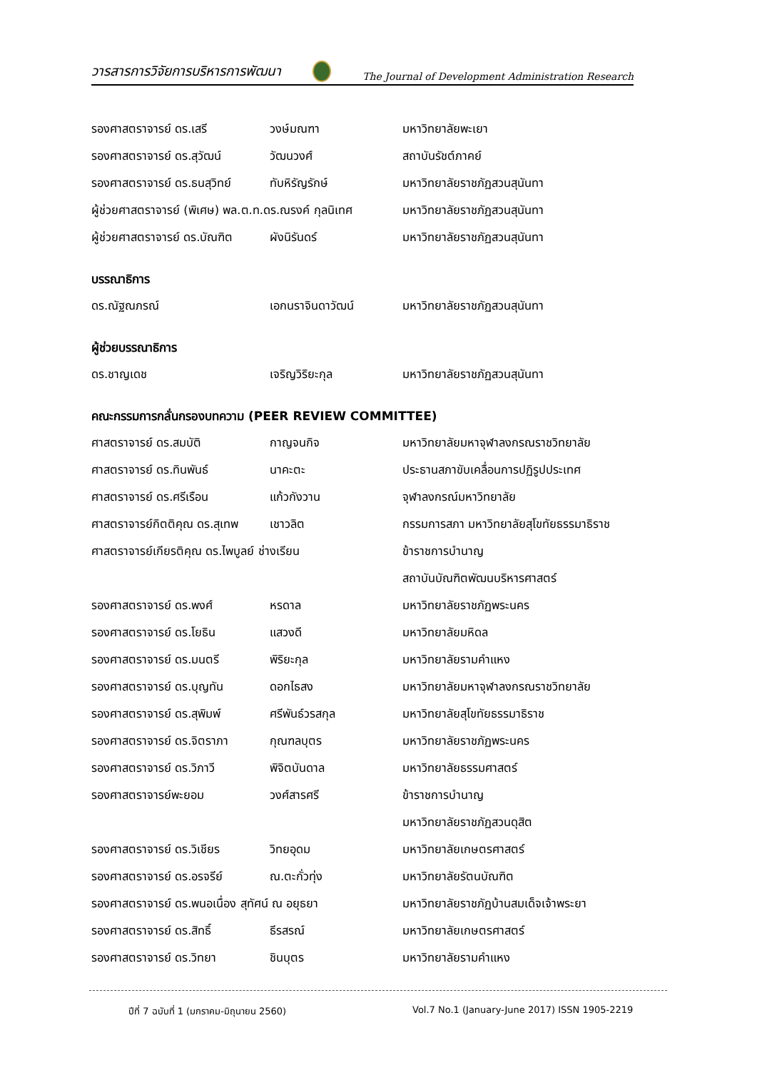วารสารการวิจัยการบริหารการพัฒนา The Journal of Development Administration Research
รองศาสตราจารย์ ดร.เสรี วงษ์มณฑา มหาวิทยาลัยพะเยา
รองศาสตราจารย์ ดร.สุวัฒน์ วัฒนวงศ์ สถาบันรัชต์ภาคย์
รองศาสตราจารย์ ดร.ธนสุวิทย์ ทับหิรัญรักษ์ มหาวิทยาลัยราชภัฏสวนสุนันทา
ผู้ช่วยศาสตราจารย์ (พิเศษ) พล.ต.ท.ดร.ณรงค์ กุลนิเทศ มหาวิทยาลัยราชภัฏสวนสุนันทา
ผู้ช่วยศาสตราจารย์ ดร.บัณฑิต ผังนิรันดร์ มหาวิทยาลัยราชภัฏสวนสุนันทา
บรรณาธิการ
ดร.ณัฐณภรณ์ เอกนราจินดาวัฒน์ มหาวิทยาลัยราชภัฏสวนสุนันทา
ผู้ช่วยบรรณาธิการ
ดร.ชาญเดช เจริญวิริยะกุล มหาวิทยาลัยราชภัฏสวนสุนันทา
คณะกรรมการกลั่นกรองบทความ (PEER REVIEW COMMITTEE)
ศาสตราจารย์ ดร.สมบัติ กาญจนกิจ มหาวิทยาลัยมหาจุฬาลงกรณราชวิทยาลัย
ศาสตราจารย์ ดร.ทินพันธ์ นาคะตะ ประธานสภาขับเคลื่อนการปฏิรูปประเทศ
ศาสตราจารย์ ดร.ศรีเรือน แก้วกังวาน จุฬาลงกรณ์มหาวิทยาลัย
ศาสตราจารย์กิตติคุณ ดร.สุเทพ เชาวลิต กรรมการสภา มหาวิทยาลัยสุโขทัยธรรมาธิราช
ศาสตราจารย์เกียรติคุณ ดร.ไพบูลย์ ช่างเรียน ข้าราชการบำนาญ
สถาบันบัณฑิตพัฒนบริหารศาสตร์
รองศาสตราจารย์ ดร.พงศ์ หรดาล มหาวิทยาลัยราชภัฏพระนคร
รองศาสตราจารย์ ดร.โยธิน แสวงดี มหาวิทยาลัยมหิดล
รองศาสตราจารย์ ดร.มนตรี พิริยะกุล มหาวิทยาลัยรามคำแหง
รองศาสตราจารย์ ดร.บุญทัน ดอกไธสง มหาวิทยาลัยมหาจุฬาลงกรณราชวิทยาลัย
รองศาสตราจารย์ ดร.สุพิมพ์ ศรีพันธ์วรสกุล มหาวิทยาลัยสุโขทัยธรรมาธิราช
รองศาสตราจารย์ ดร.จิตราภา กุณฑลบุตร มหาวิทยาลัยราชภัฏพระนคร
รองศาสตราจารย์ ดร.วิภาวี พิจิตบันดาล มหาวิทยาลัยธรรมศาสตร์
รองศาสตราจารย์พะยอม วงศ์สารศรี ข้าราชการบำนาญ
มหาวิทยาลัยราชภัฏสวนดุสิต
รองศาสตราจารย์ ดร.วิเชียร วิทยอุดม มหาวิทยาลัยเกษตรศาสตร์
รองศาสตราจารย์ ดร.อรจรีย์ ณ.ตะกั่วทุ่ง มหาวิทยาลัยรัตนบัณฑิต
รองศาสตราจารย์ ดร.พนอเนื่อง สุทัศน์ ณ อยุธยา มหาวิทยาลัยราชภัฏบ้านสมเด็จเจ้าพระยา
รองศาสตราจารย์ ดร.สิทธิ์ ธีรสรณ์ มหาวิทยาลัยเกษตรศาสตร์
รองศาสตราจารย์ ดร.วิทยา ชินบุตร มหาวิทยาลัยรามคำแหง
ปีที่ 7 ฉบับที่ 1 (มกราคม-มิถุนายน 2560)
Vol.7 No.1 (January-June 2017) ISSN 1905-2219